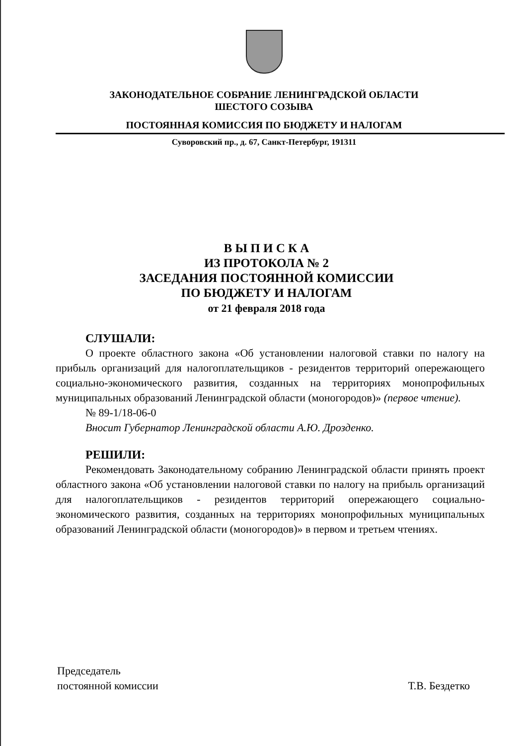ЗАКОНОДАТЕЛЬНОЕ СОБРАНИЕ ЛЕНИНГРАДСКОЙ ОБЛАСТИ
ШЕСТОГО СОЗЫВА
ПОСТОЯННАЯ КОМИССИЯ ПО БЮДЖЕТУ И НАЛОГАМ
Суворовский пр., д. 67, Санкт-Петербург, 191311
В Ы П И С К А
ИЗ ПРОТОКОЛА № 2
ЗАСЕДАНИЯ ПОСТОЯННОЙ КОМИССИИ
ПО БЮДЖЕТУ И НАЛОГАМ
от 21 февраля 2018 года
СЛУШАЛИ:
О проекте областного закона «Об установлении налоговой ставки по налогу на прибыль организаций для налогоплательщиков - резидентов территорий опережающего социально-экономического развития, созданных на территориях монопрофильных муниципальных образований Ленинградской области (моногородов)» (первое чтение).
№ 89-1/18-06-0
Вносит Губернатор Ленинградской области А.Ю. Дрозденко.
РЕШИЛИ:
Рекомендовать Законодательному собранию Ленинградской области принять проект областного закона «Об установлении налоговой ставки по налогу на прибыль организаций для налогоплательщиков - резидентов территорий опережающего социально-экономического развития, созданных на территориях монопрофильных муниципальных образований Ленинградской области (моногородов)» в первом и третьем чтениях.
Председатель
постоянной комиссии
Т.В. Бездетко